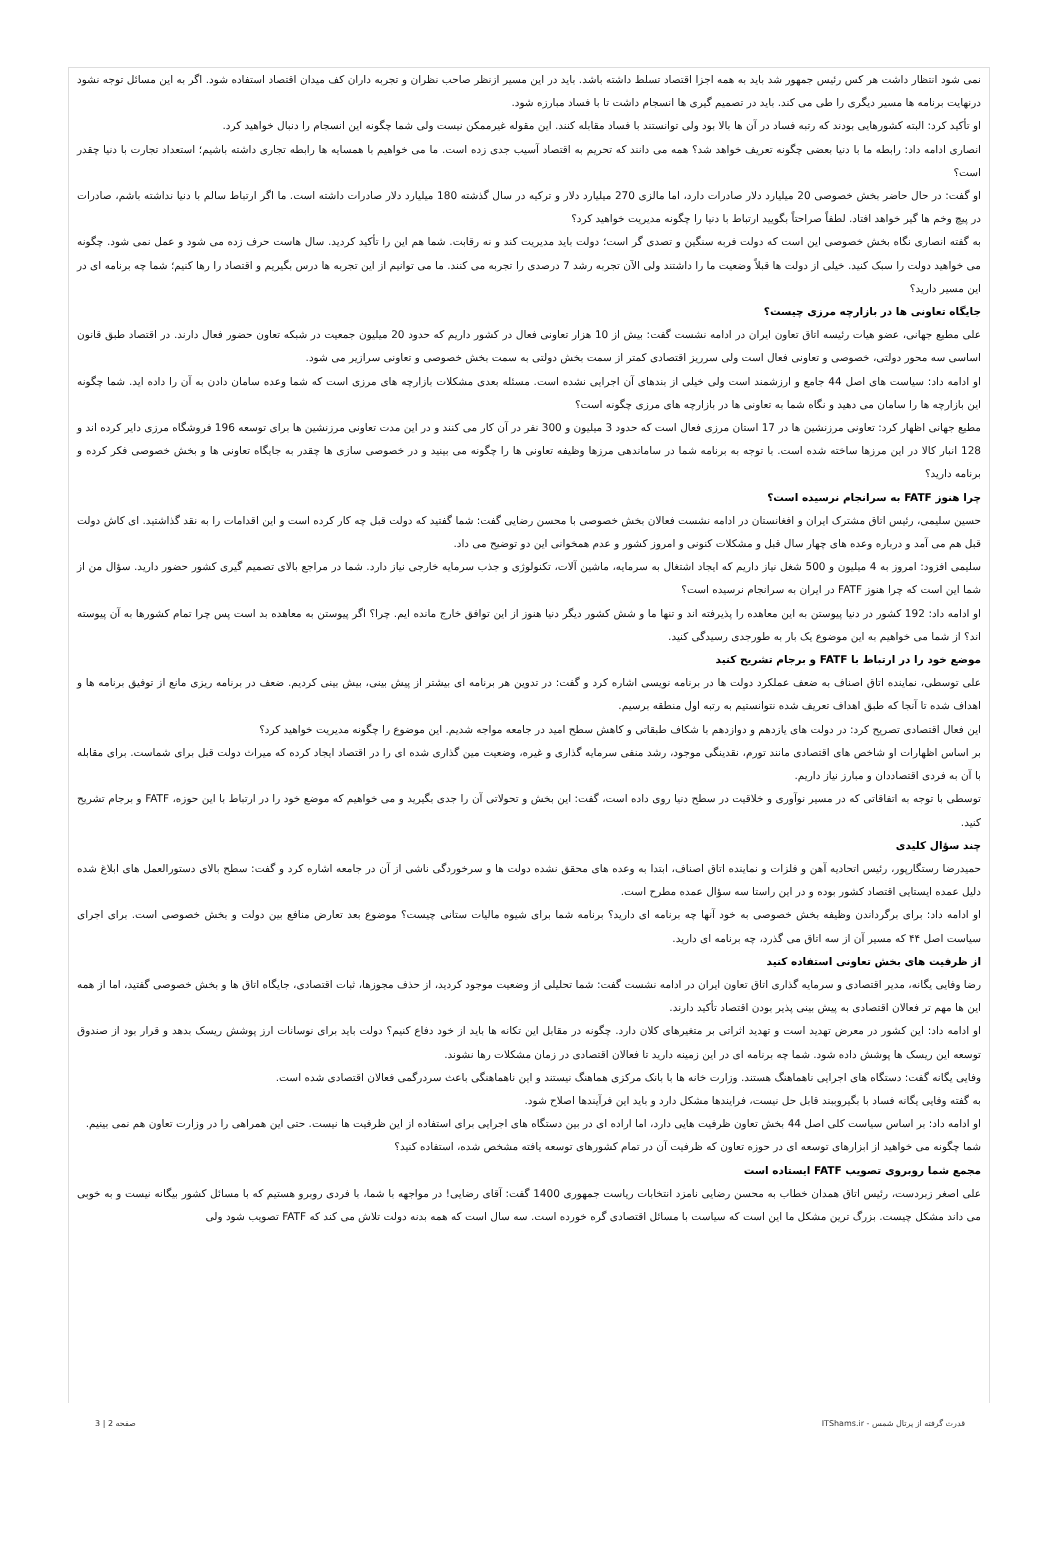نمی شود انتظار داشت هر کس رئیس جمهور شد باید به همه اجزا اقتصاد تسلط داشته باشد. باید در این مسیر ازنظر صاحب نظران و تجربه داران کف میدان اقتصاد استفاده شود. اگر به این مسائل توجه نشود درنهایت برنامه ها مسیر دیگری را طی می کند. باید در تصمیم گیری ها انسجام داشت تا با فساد مبارزه شود.
او تأکید کرد: البته کشورهایی بودند که رتبه فساد در آن ها بالا بود ولی توانستند با فساد مقابله کنند. این مقوله غیرممکن نیست ولی شما چگونه این انسجام را دنبال خواهید کرد.
انصاری ادامه داد: رابطه ما با دنیا بعضی چگونه تعریف خواهد شد؟ همه می دانند که تحریم به اقتصاد آسیب جدی زده است. ما می خواهیم با همسایه ها رابطه تجاری داشته باشیم؛ استعداد تجارت با دنیا چقدر است؟
او گفت: در حال حاضر بخش خصوصی 20 میلیارد دلار صادرات دارد، اما مالزی 270 میلیارد دلار و ترکیه در سال گذشته 180 میلیارد دلار صادرات داشته است. ما اگر ارتباط سالم با دنیا نداشته باشم، صادرات در پیچ وخم ها گیر خواهد افتاد. لطفاً صراحتاً بگویید ارتباط با دنیا را چگونه مدیریت خواهید کرد؟
به گفته انصاری نگاه بخش خصوصی این است که دولت فربه سنگین و تصدی گر است؛ دولت باید مدیریت کند و نه رقابت. شما هم این را تأکید کردید. سال هاست حرف زده می شود و عمل نمی شود. چگونه می خواهید دولت را سبک کنید. خیلی از دولت ها قبلاً وضعیت ما را داشتند ولی الآن تجربه رشد 7 درصدی را تجربه می کنند. ما می توانیم از این تجربه ها درس بگیریم و اقتصاد را رها کنیم؛ شما چه برنامه ای در این مسیر دارید؟
جایگاه تعاونی ها در بازارچه مرزی چیست؟
علی مطیع جهانی، عضو هیات رئیسه اتاق تعاون ایران در ادامه نشست گفت: بیش از 10 هزار تعاونی فعال در کشور داریم که حدود 20 میلیون جمعیت در شبکه تعاون حضور فعال دارند. در اقتصاد طبق قانون اساسی سه محور دولتی، خصوصی و تعاونی فعال است ولی سرریز اقتصادی کمتر از سمت بخش دولتی به سمت بخش خصوصی و تعاونی سرازیر می شود.
او ادامه داد: سیاست های اصل 44 جامع و ارزشمند است ولی خیلی از بندهای آن اجرایی نشده است. مسئله بعدی مشکلات بازارچه های مرزی است که شما وعده سامان دادن به آن را داده اید. شما چگونه این بازارچه ها را سامان می دهید و نگاه شما به تعاونی ها در بازارچه های مرزی چگونه است؟
مطیع جهانی اظهار کرد: تعاونی مرزنشین ها در 17 استان مرزی فعال است که حدود 3 میلیون و 300 نفر در آن کار می کنند و در این مدت تعاونی مرزنشین ها برای توسعه 196 فروشگاه مرزی دایر کرده اند و 128 انبار کالا در این مرزها ساخته شده است. با توجه به برنامه شما در ساماندهی مرزها وظیفه تعاونی ها را چگونه می بینید و در خصوصی سازی ها چقدر به جایگاه تعاونی ها و بخش خصوصی فکر کرده و برنامه دارید؟
چرا هنوز FATF به سرانجام نرسیده است؟
حسین سلیمی، رئیس اتاق مشترک ایران و افغانستان در ادامه نشست فعالان بخش خصوصی با محسن رضایی گفت: شما گفتید که دولت قبل چه کار کرده است و این اقدامات را به نقد گذاشتید. ای کاش دولت قبل هم می آمد و درباره وعده های چهار سال قبل و مشکلات کنونی و امروز کشور و عدم همخوانی این دو توضیح می داد.
سلیمی افزود: امروز به 4 میلیون و 500 شغل نیاز داریم که ایجاد اشتغال به سرمایه، ماشین آلات، تکنولوژی و جذب سرمایه خارجی نیاز دارد. شما در مراجع بالای تصمیم گیری کشور حضور دارید. سؤال من از شما این است که چرا هنوز FATF در ایران به سرانجام نرسیده است؟
او ادامه داد: 192 کشور در دنیا پیوستن به این معاهده را پذیرفته اند و تنها ما و شش کشور دیگر دنیا هنوز از این توافق خارج مانده ایم. چرا؟ اگر پیوستن به معاهده بد است پس چرا تمام کشورها به آن پیوسته اند؟ از شما می خواهیم به این موضوع یک بار به طورجدی رسیدگی کنید.
موضع خود را در ارتباط با FATF و برجام تشریح کنید
علی توسطی، نماینده اتاق اصناف به ضعف عملکرد دولت ها در برنامه نویسی اشاره کرد و گفت: در تدوین هر برنامه ای بیشتر از پیش بینی، بیش بینی کردیم. ضعف در برنامه ریزی مانع از توفیق برنامه ها و اهداف شده تا آنجا که طبق اهداف تعریف شده نتوانستیم به رتبه اول منطقه برسیم.
این فعال اقتصادی تصریح کرد: در دولت های یازدهم و دوازدهم با شکاف طبقاتی و کاهش سطح امید در جامعه مواجه شدیم. این موضوع را چگونه مدیریت خواهید کرد؟
بر اساس اظهارات او شاخص های اقتصادی مانند تورم، نقدینگی موجود، رشد منفی سرمایه گذاری و غیره، وضعیت مین گذاری شده ای را در اقتصاد ایجاد کرده که میراث دولت قبل برای شماست. برای مقابله با آن به فردی اقتصاددان و مبارز نیاز داریم.
توسطی با توجه به اتفاقاتی که در مسیر نوآوری و خلاقیت در سطح دنیا روی داده است، گفت: این بخش و تحولاتی آن را جدی بگیرید و می خواهیم که موضع خود را در ارتباط با این حوزه، FATF و برجام تشریح کنید.
چند سؤال کلیدی
حمیدرضا رستگارپور، رئیس اتحادیه آهن و فلزات و نماینده اتاق اصناف، ابتدا به وعده های محقق نشده دولت ها و سرخوردگی ناشی از آن در جامعه اشاره کرد و گفت: سطح بالای دستورالعمل های ابلاغ شده دلیل عمده ایستایی اقتصاد کشور بوده و در این راستا سه سؤال عمده مطرح است.
او ادامه داد: برای برگرداندن وظیفه بخش خصوصی به خود آنها چه برنامه ای دارید؟ برنامه شما برای شیوه مالیات ستانی چیست؟ موضوع بعد تعارض منافع بین دولت و بخش خصوصی است. برای اجرای سیاست اصل ۴۴ که مسیر آن از سه اتاق می گذرد، چه برنامه ای دارید.
از ظرفیت های بخش تعاونی استفاده کنید
رضا وفایی یگانه، مدیر اقتصادی و سرمایه گذاری اتاق تعاون ایران در ادامه نشست گفت: شما تحلیلی از وضعیت موجود کردید، از حذف مجوزها، ثبات اقتصادی، جایگاه اتاق ها و بخش خصوصی گفتید، اما از همه این ها مهم تر فعالان اقتصادی به پیش بینی پذیر بودن اقتصاد تأکید دارند.
او ادامه داد: این کشور در معرض تهدید است و تهدید اثراتی بر متغیرهای کلان دارد. چگونه در مقابل این تکانه ها باید از خود دفاع کنیم؟ دولت باید برای نوسانات ارز پوشش ریسک بدهد و قرار بود از صندوق توسعه این ریسک ها پوشش داده شود. شما چه برنامه ای در این زمینه دارید تا فعالان اقتصادی در زمان مشکلات رها نشوند.
وفایی یگانه گفت: دستگاه های اجرایی ناهماهنگ هستند. وزارت خانه ها با بانک مرکزی هماهنگ نیستند و این ناهماهنگی باعث سردرگمی فعالان اقتصادی شده است.
به گفته وفایی یگانه فساد با بگیروببند قابل حل نیست، فرایندها مشکل دارد و باید این فرآیندها اصلاح شود.
او ادامه داد: بر اساس سیاست کلی اصل 44 بخش تعاون ظرفیت هایی دارد، اما اراده ای در بین دستگاه های اجرایی برای استفاده از این ظرفیت ها نیست. حتی این همراهی را در وزارت تعاون هم نمی بینیم.
شما چگونه می خواهید از ابزارهای توسعه ای در حوزه تعاون که ظرفیت آن در تمام کشورهای توسعه یافته مشخص شده، استفاده کنید؟
مجمع شما روبروی تصویب FATF ایستاده است
علی اصغر زبردست، رئیس اتاق همدان خطاب به محسن رضایی نامزد انتخابات ریاست جمهوری 1400 گفت: آقای رضایی! در مواجهه با شما، با فردی روبرو هستیم که با مسائل کشور بیگانه نیست و به خوبی می داند مشکل چیست. بزرگ ترین مشکل ما این است که سیاست با مسائل اقتصادی گره خورده است. سه سال است که همه بدنه دولت تلاش می کند که FATF تصویب شود ولی
قدرت گرفته از پرتال شمس - ITShams.ir صفحه 2 | 3